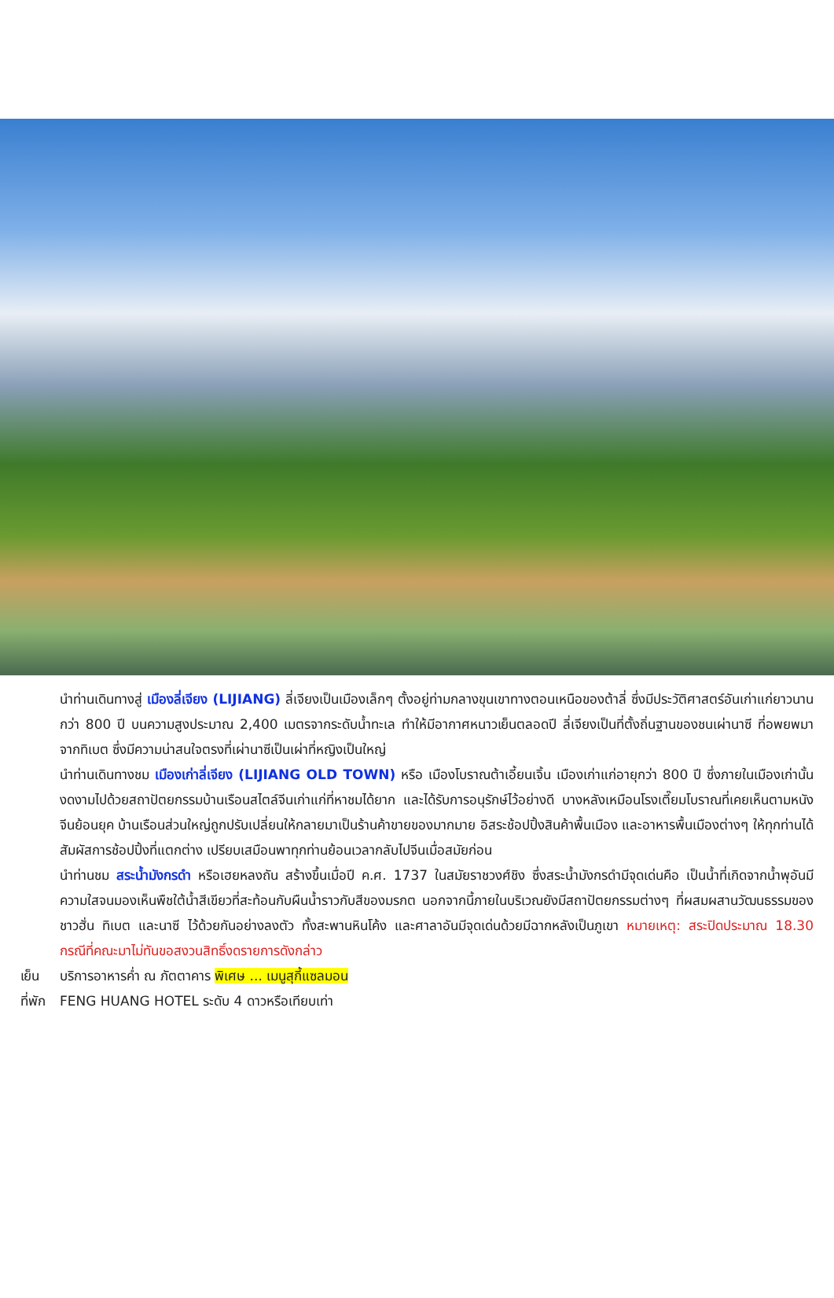นำท่านเดินทางสู่ เมืองลี่เจียง (LIJIANG) ลี่เจียงเป็นเมืองเล็กๆ ตั้งอยู่ท่ามกลางขุนเขาทางตอนเหนือของต้าลี่ ซึ่งมีประวัติศาสตร์อันเก่าแก่ยาวนานกว่า 800 ปี บนความสูงประมาณ 2,400 เมตรจากระดับน้ำทะเล ทำให้มีอากาศหนาวเย็นตลอดปี ลี่เจียงเป็นที่ตั้งถิ่นฐานของชนเผ่านาซี ที่อพยพมาจากทิเบต ซึ่งมีความน่าสนใจตรงที่เผ่านาซีเป็นเผ่าที่หญิงเป็นใหญ่
นำท่านเดินทางชม เมืองเก่าลี่เจียง (LIJIANG OLD TOWN) หรือ เมืองโบราณต้าเอี้ยนเจิ้น เมืองเก่าแก่อายุกว่า 800 ปี ซึ่งภายในเมืองเก่านั้นงดงามไปด้วยสถาปัตยกรรมบ้านเรือนสไตล์จีนเก่าแก่ที่หาชมได้ยาก และได้รับการอนุรักษ์ไว้อย่างดี บางหลังเหมือนโรงเตี๊ยมโบราณที่เคยเห็นตามหนังจีนย้อนยุค บ้านเรือนส่วนใหญ่ถูกปรับเปลี่ยนให้กลายมาเป็นร้านค้าขายของมากมาย อิสระช้อปปิ้งสินค้าพื้นเมือง และอาหารพื้นเมืองต่างๆ ให้ทุกท่านได้สัมผัสการช้อปปิ้งที่แตกต่าง เปรียบเสมือนพาทุกท่านย้อนเวลากลับไปจีนเมื่อสมัยก่อน
นำท่านชม สระน้ำมังกรดำ หรือเฮยหลงถัน สร้างขึ้นเมื่อปี ค.ศ. 1737 ในสมัยราชวงศ์ชิง ซึ่งสระน้ำมังกรดำมีจุดเด่นคือ เป็นน้ำที่เกิดจากน้ำพุอันมีความใสจนมองเห็นพืชใต้น้ำสีเขียวที่สะท้อนกับผืนน้ำราวกับสีของมรกต นอกจากนี้ภายในบริเวณยังมีสถาปัตยกรรมต่างๆ ที่ผสมผสานวัฒนธรรมของชาวฮั่น ทิเบต และนาซี ไว้ด้วยกันอย่างลงตัว ทั้งสะพานหินโค้ง และศาลาอันมีจุดเด่นด้วยมีฉากหลังเป็นภูเขา หมายเหตุ: สระปิดประมาณ 18.30 กรณีที่คณะมาไม่ทันขอสงวนสิทธิ์งดรายการดังกล่าว
เย็น บริการอาหารค่ำ ณ ภัตตาคาร พิเศษ ... เมนูสุกี้แซลมอน
ที่พัก FENG HUANG HOTEL ระดับ 4 ดาวหรือเทียบเท่า